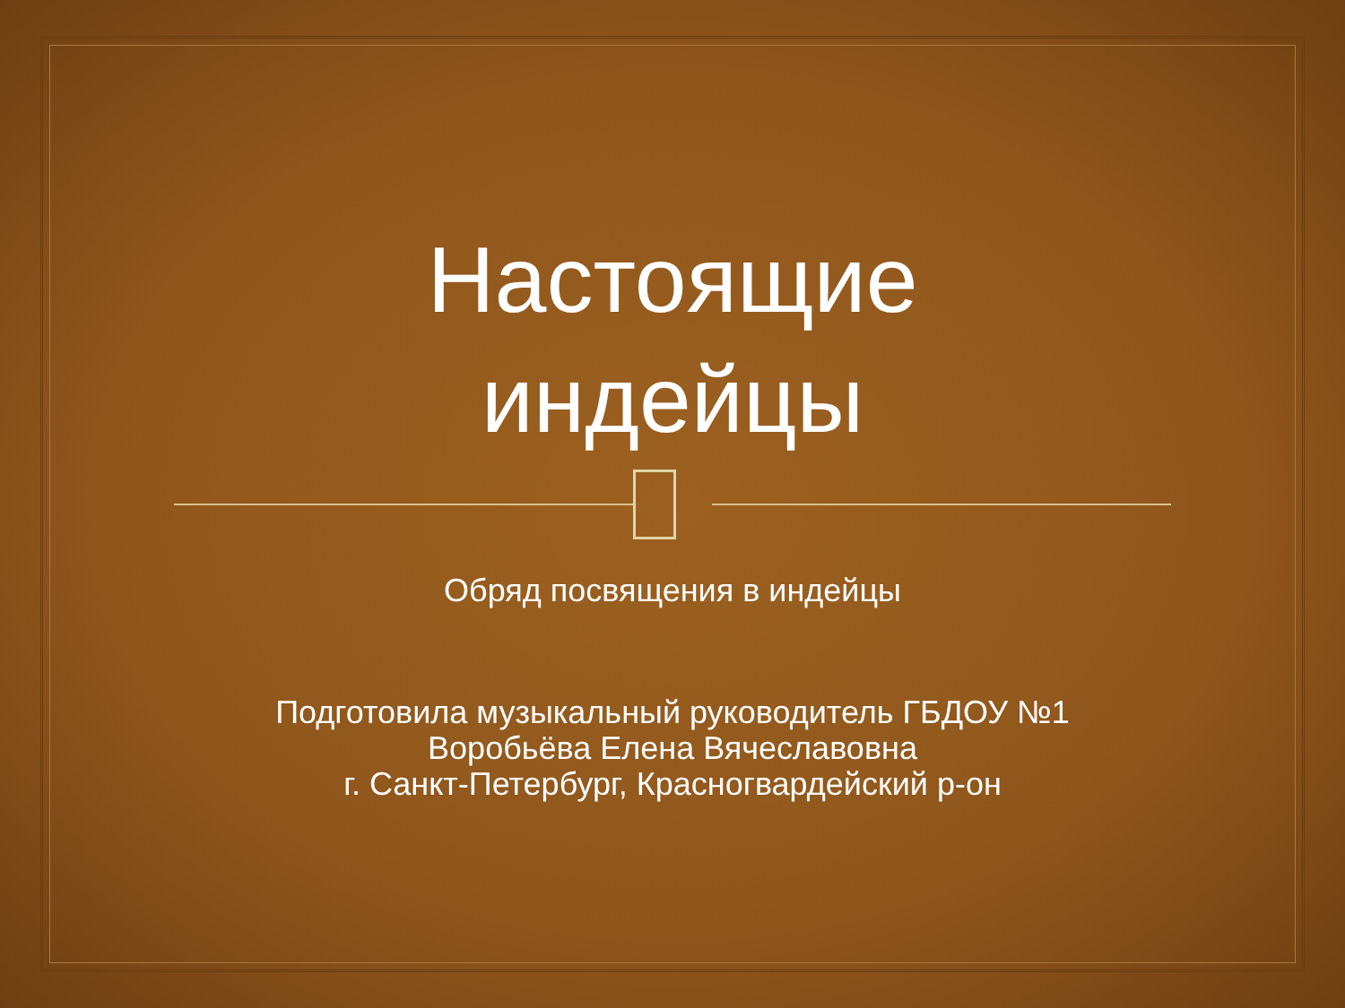Настоящие
индейцы
Обряд посвящения в индейцы
Подготовила музыкальный руководитель ГБДОУ №1
Воробьёва Елена Вячеславовна
г. Санкт-Петербург, Красногвардейский р-он